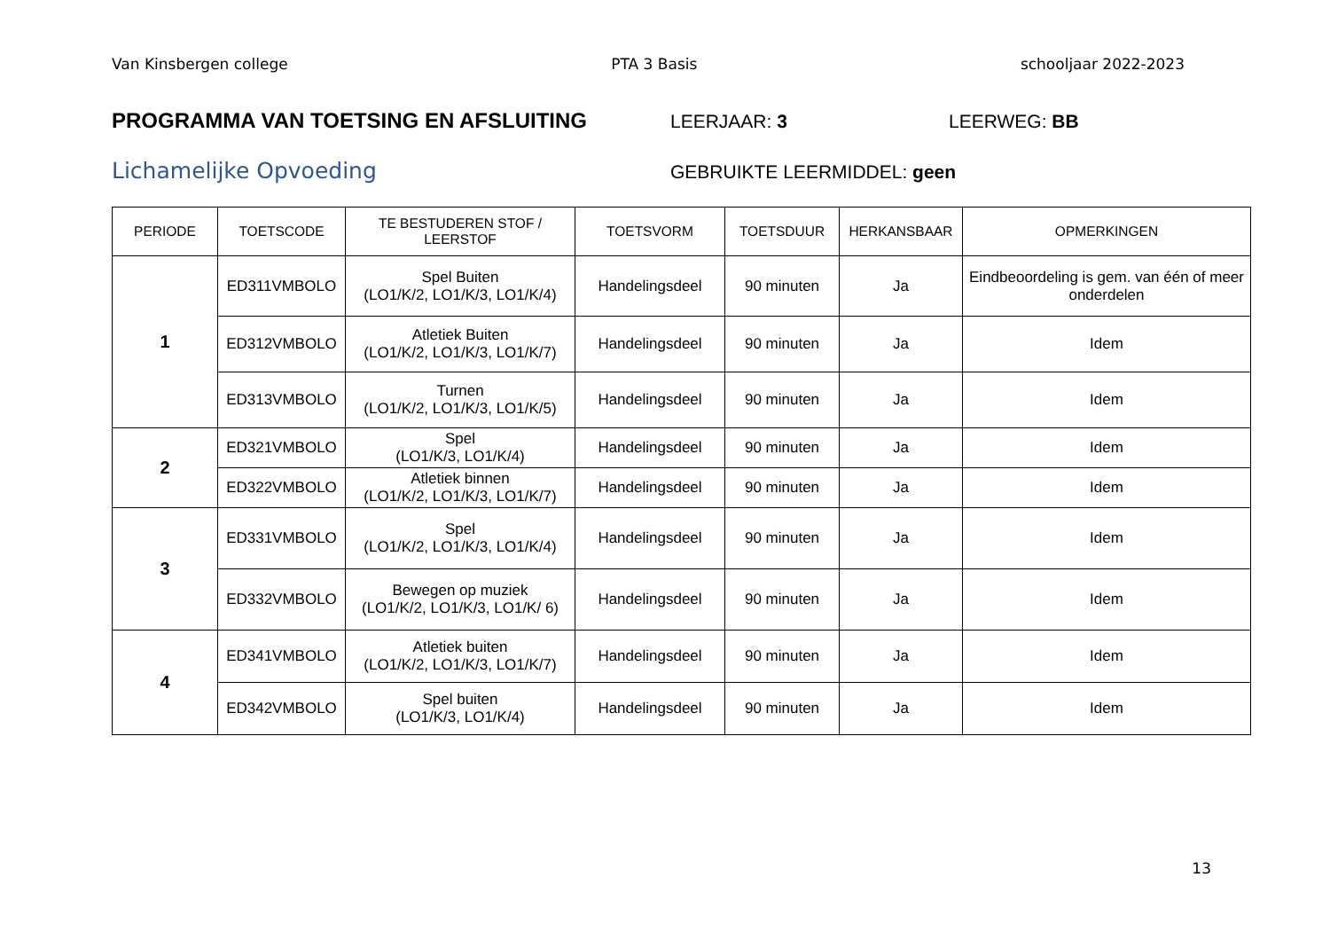Van Kinsbergen college PTA 3 Basis schooljaar 2022-2023
PROGRAMMA VAN TOETSING EN AFSLUITING LEERJAAR: 3 LEERWEG: BB
Lichamelijke Opvoeding
GEBRUIKTE LEERMIDDEL: geen
| PERIODE | TOETSCODE | TE BESTUDEREN STOF / LEERSTOF | TOETSVORM | TOETSDUUR | HERKANSBAAR | OPMERKINGEN |
| --- | --- | --- | --- | --- | --- | --- |
| 1 | ED311VMBOLO | Spel Buiten (LO1/K/2, LO1/K/3, LO1/K/4) | Handelingsdeel | 90 minuten | Ja | Eindbeoordeling is gem. van één of meer onderdelen |
| | ED312VMBOLO | Atletiek Buiten (LO1/K/2, LO1/K/3, LO1/K/7) | Handelingsdeel | 90 minuten | Ja | Idem |
| | ED313VMBOLO | Turnen (LO1/K/2, LO1/K/3, LO1/K/5) | Handelingsdeel | 90 minuten | Ja | Idem |
| 2 | ED321VMBOLO | Spel (LO1/K/3, LO1/K/4) | Handelingsdeel | 90 minuten | Ja | Idem |
| | ED322VMBOLO | Atletiek binnen (LO1/K/2, LO1/K/3, LO1/K/7) | Handelingsdeel | 90 minuten | Ja | Idem |
| 3 | ED331VMBOLO | Spel (LO1/K/2, LO1/K/3, LO1/K/4) | Handelingsdeel | 90 minuten | Ja | Idem |
| | ED332VMBOLO | Bewegen op muziek (LO1/K/2, LO1/K/3, LO1/K/ 6) | Handelingsdeel | 90 minuten | Ja | Idem |
| 4 | ED341VMBOLO | Atletiek buiten (LO1/K/2, LO1/K/3, LO1/K/7) | Handelingsdeel | 90 minuten | Ja | Idem |
| | ED342VMBOLO | Spel buiten (LO1/K/3, LO1/K/4) | Handelingsdeel | 90 minuten | Ja | Idem |
13